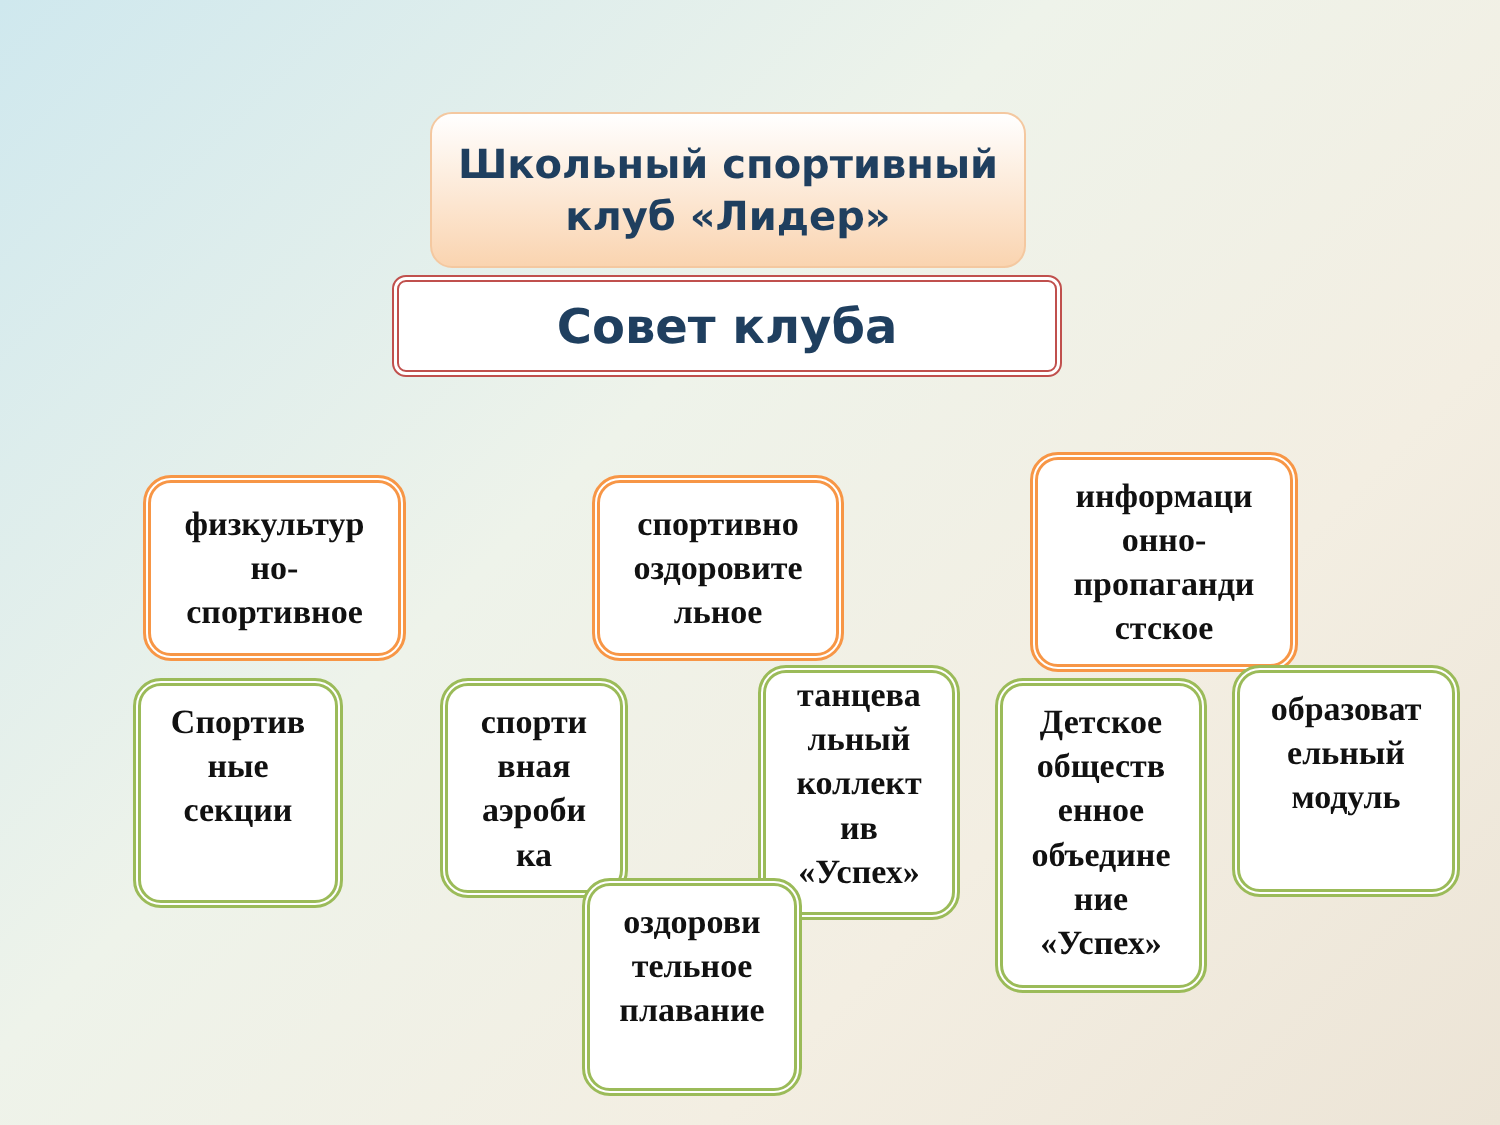Школьный спортивный
клуб «Лидер»
Совет клуба
физкультур
но-
спортивное
спортивно
оздоровите
льное
информаци
онно-
пропаганди
стское
Спортив
ные
секции
спорти
вная
аэроби
ка
танцева
льный
коллект
ив
«Успех»
оздорови
тельное
плавание
Детское
обществ
енное
объедине
ние
«Успех»
образоват
ельный
модуль